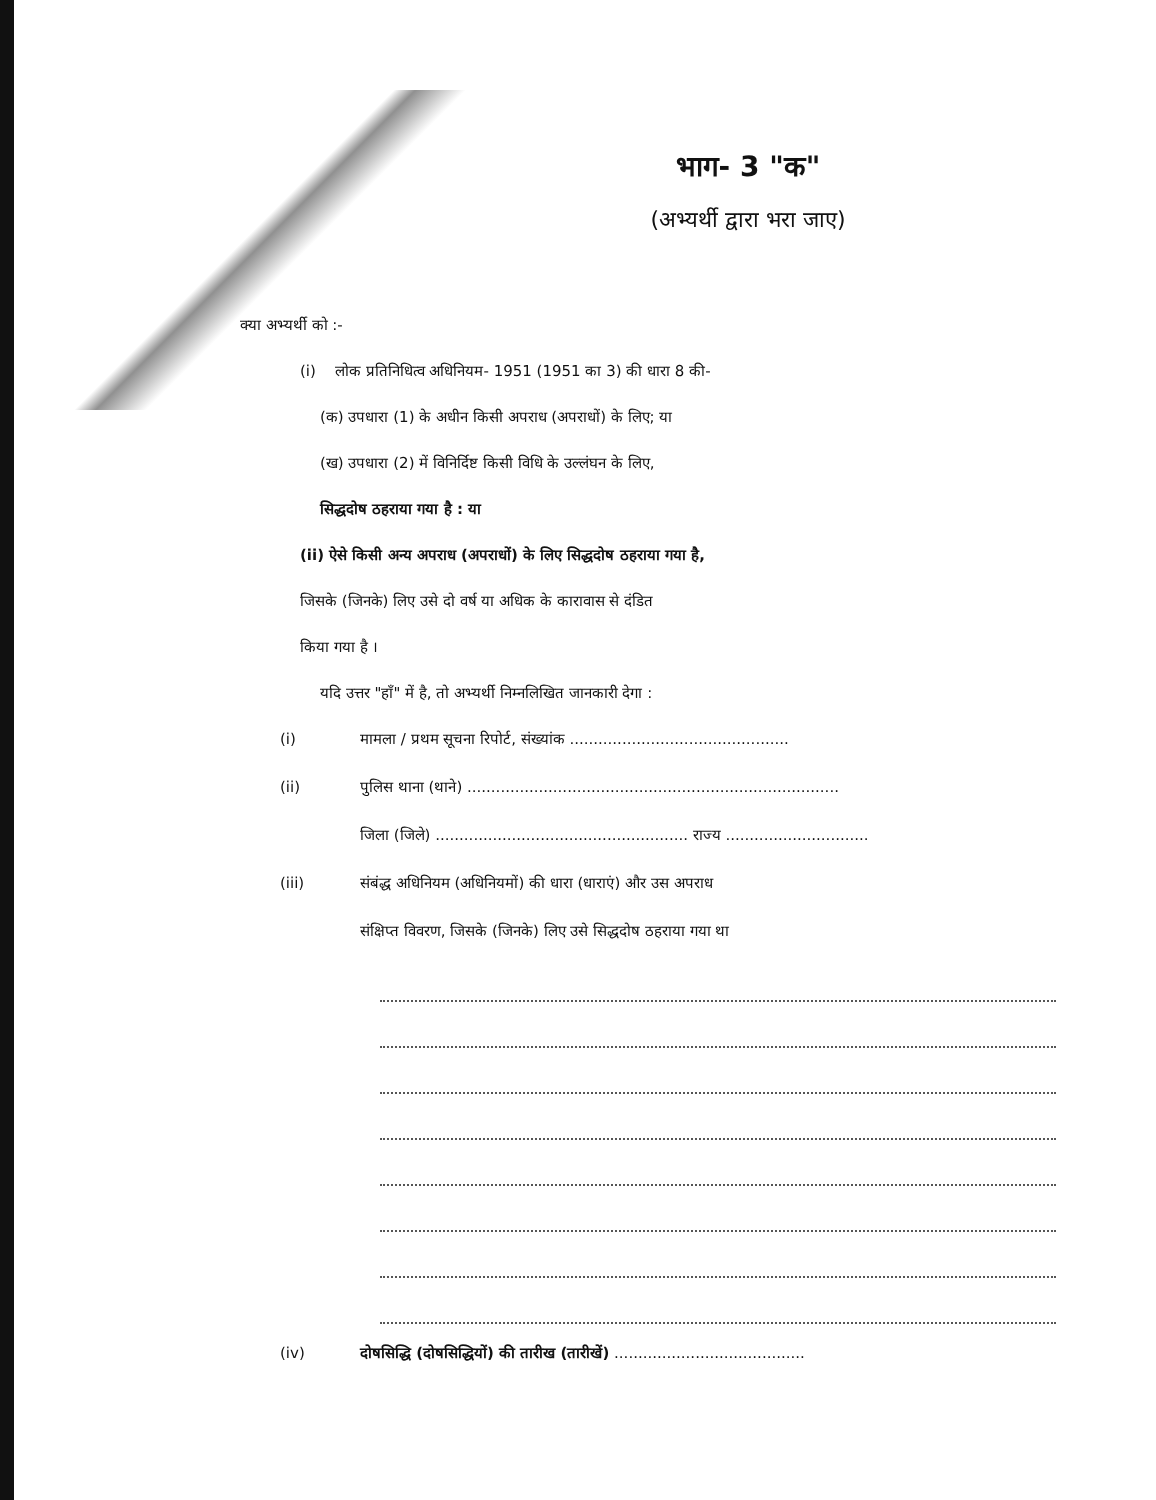भाग- 3 "क"
(अभ्यर्थी द्वारा भरा जाए)
क्या अभ्यर्थी को :-
(i) लोक प्रतिनिधित्व अधिनियम- 1951 (1951 का 3) की धारा 8 की-
(क) उपधारा (1) के अधीन किसी अपराध (अपराधों) के लिए; या
(ख) उपधारा (2) में विनिर्दिष्ट किसी विधि के उल्लंघन के लिए,
सिद्धदोष ठहराया गया है : या
(ii) ऐसे किसी अन्य अपराध (अपराधों) के लिए सिद्धदोष ठहराया गया है,
जिसके (जिनके) लिए उसे दो वर्ष या अधिक के कारावास से दंडित
किया गया है ।
यदि उत्तर "हाँ" में है, तो अभ्यर्थी निम्नलिखित जानकारी देगा :
(i) मामला / प्रथम सूचना रिपोर्ट, संख्यांक ..............................................
(ii) पुलिस थाना (थाने) ..............................................................................
जिला (जिले) ..................................................... राज्य ..............................
(iii) संबंद्ध अधिनियम (अधिनियमों) की धारा (धाराएं) और उस अपराध
संक्षिप्त विवरण, जिसके (जिनके) लिए उसे सिद्धदोष ठहराया गया था
(iv) दोषसिद्धि (दोषसिद्धियों) की तारीख (तारीखें) ........................................